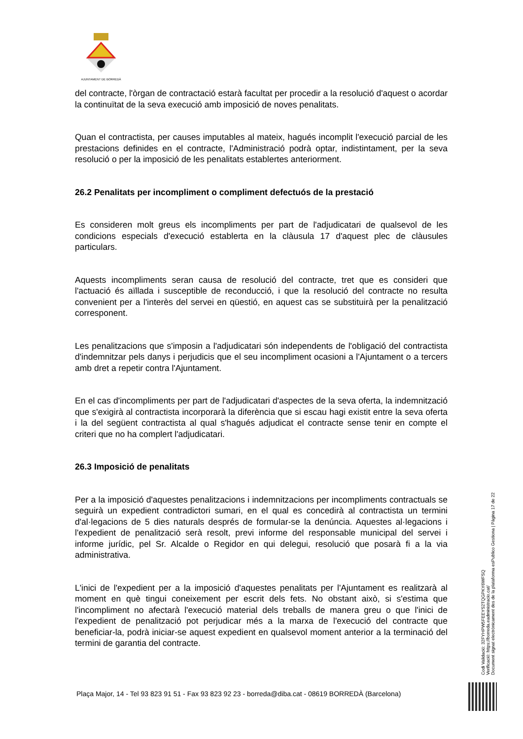AJUNTAMENT DE BORREDÀ
del contracte, l'òrgan de contractació estarà facultat per procedir a la resolució d'aquest o acordar la continuïtat de la seva execució amb imposició de noves penalitats.
Quan el contractista, per causes imputables al mateix, hagués incomplit l'execució parcial de les prestacions definides en el contracte, l'Administració podrà optar, indistintament, per la seva resolució o per la imposició de les penalitats establertes anteriorment.
26.2 Penalitats per incompliment o compliment defectuós de la prestació
Es consideren molt greus els incompliments per part de l'adjudicatari de qualsevol de les condicions especials d'execució establerta en la clàusula 17 d'aquest plec de clàusules particulars.
Aquests incompliments seran causa de resolució del contracte, tret que es consideri que l'actuació és aïllada i susceptible de reconducció, i que la resolució del contracte no resulta convenient per a l'interès del servei en qüestió, en aquest cas se substituirà per la penalització corresponent.
Les penalitzacions que s'imposin a l'adjudicatari són independents de l'obligació del contractista d'indemnitzar pels danys i perjudicis que el seu incompliment ocasioni a l'Ajuntament o a tercers amb dret a repetir contra l'Ajuntament.
En el cas d'incompliments per part de l'adjudicatari d'aspectes de la seva oferta, la indemnització que s'exigirà al contractista incorporarà la diferència que si escau hagi existit entre la seva oferta i la del següent contractista al qual s'hagués adjudicat el contracte sense tenir en compte el criteri que no ha complert l'adjudicatari.
26.3 Imposició de penalitats
Per a la imposició d'aquestes penalitzacions i indemnitzacions per incompliments contractuals se seguirà un expedient contradictori sumari, en el qual es concedirà al contractista un termini d'al·legacions de 5 dies naturals després de formular-se la denúncia. Aquestes al·legacions i l'expedient de penalització serà resolt, previ informe del responsable municipal del servei i informe jurídic, pel Sr. Alcalde o Regidor en qui delegui, resolució que posarà fi a la via administrativa.
L'inici de l'expedient per a la imposició d'aquestes penalitats per l'Ajuntament es realitzarà al moment en què tingui coneixement per escrit dels fets. No obstant això, si s'estima que l'incompliment no afectarà l'execució material dels treballs de manera greu o que l'inici de l'expedient de penalització pot perjudicar més a la marxa de l'execució del contracte que beneficiar-la, podrà iniciar-se aquest expedient en qualsevol moment anterior a la terminació del termini de garantia del contracte.
Codi Validació: 32FYHPW5FEEYS2TQGPKY6WFSQ
Verificació: https://borreda.eadministracio.cat/
Document signat electrònicament des de la plataforma esPublico Gestiona | Pàgina 17 de 22
Plaça Major, 14 - Tel 93 823 91 51 - Fax 93 823 92 23 - borreda@diba.cat - 08619 BORREDÀ (Barcelona)